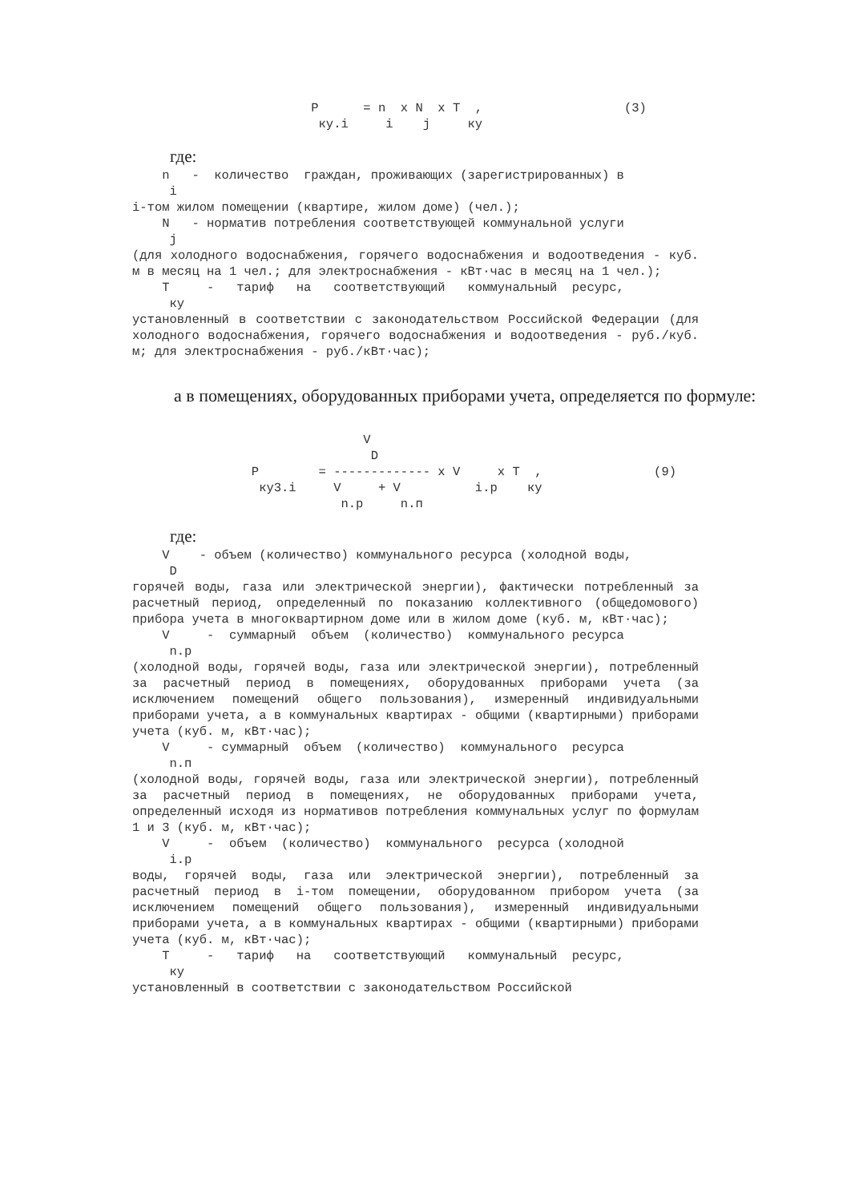P      = n  x N  x T  ,                   (3)
                         ку.i     i    j     ку
где:
    n   -  количество  граждан, проживающих (зарегистрированных) в
     i
i-том жилом помещении (квартире, жилом доме) (чел.);
    N   - норматив потребления соответствующей коммунальной услуги
     j
(для холодного водоснабжения, горячего водоснабжения и водоотведения - куб. м в месяц на 1 чел.; для электроснабжения - кВт·час в месяц на 1 чел.);
    T     -   тариф   на   соответствующий   коммунальный  ресурс,
     ку
установленный в соответствии с законодательством Российской Федерации (для холодного водоснабжения, горячего водоснабжения и водоотведения - руб./куб. м; для электроснабжения - руб./кВт·час);
а в помещениях, оборудованных приборами учета, определяется по формуле:
                               V
                                D
                P        = ------------- x V     x T  ,               (9)
                 ку3.i     V     + V          i.р    ку
                            n.р     n.п
где:
    V    - объем (количество) коммунального ресурса (холодной воды,
     D
горячей воды, газа или электрической энергии), фактически потребленный за расчетный период, определенный по показанию коллективного (общедомового) прибора учета в многоквартирном доме или в жилом доме (куб. м, кВт·час);
    V     -  суммарный  объем  (количество)  коммунального ресурса
     n.р
(холодной воды, горячей воды, газа или электрической энергии), потребленный за расчетный период в помещениях, оборудованных приборами учета (за исключением помещений общего пользования), измеренный индивидуальными приборами учета, а в коммунальных квартирах - общими (квартирными) приборами учета (куб. м, кВт·час);
    V     - суммарный  объем  (количество)  коммунального  ресурса
     n.п
(холодной воды, горячей воды, газа или электрической энергии), потребленный за расчетный период в помещениях, не оборудованных приборами учета, определенный исходя из нормативов потребления коммунальных услуг по формулам 1 и 3 (куб. м, кВт·час);
    V     -  объем  (количество)  коммунального  ресурса (холодной
     i.р
воды, горячей воды, газа или электрической энергии), потребленный за расчетный период в i-том помещении, оборудованном прибором учета (за исключением помещений общего пользования), измеренный индивидуальными приборами учета, а в коммунальных квартирах - общими (квартирными) приборами учета (куб. м, кВт·час);
    T     -   тариф   на   соответствующий   коммунальный  ресурс,
     ку
установленный в соответствии с законодательством Российской